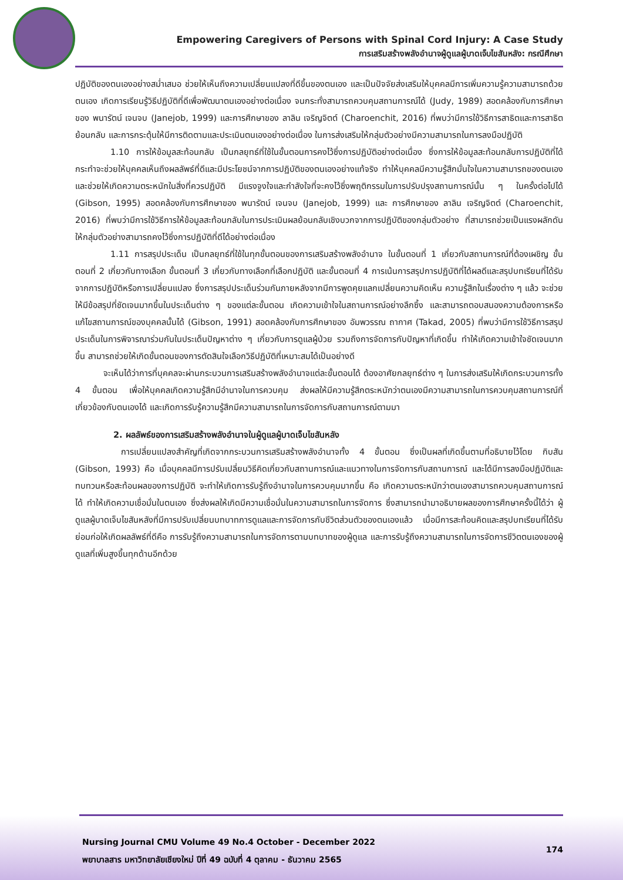Empowering Caregivers of Persons with Spinal Cord Injury: A Case Study
การเสริมสร้างพลังอำนาจผู้ดูแลผู้บาดเจ็บไขสันหลัง: กรณีศึกษา
ปฏิบัติของตนเองอย่างสม่ำเสมอ ช่วยให้เห็นถึงความเปลี่ยนแปลงที่ดีขึ้นของตนเอง และเป็นปัจจัยส่งเสริมให้บุคคลมีการเพิ่มความรู้ความสามารถด้วยตนเอง เกิดการเรียนรู้วิธีปฏิบัติที่ดีเพื่อพัฒนาตนเองอย่างต่อเนื่อง จนกระทั่งสามารถควบคุมสถานการณ์ได้ (Judy, 1989) สอดคล้องกับการศึกษาของ พนารัตน์ เจนจบ (Janejob, 1999) และการศึกษาของ ลาลิน เจริญจิตต์ (Charoenchit, 2016) ที่พบว่ามีการใช้วิธีการสาธิตและการสาธิตย้อนกลับ และการกระตุ้นให้มีการติดตามและประเมินตนเองอย่างต่อเนื่อง ในการส่งเสริมให้กลุ่มตัวอย่างมีความสามารถในการลงมือปฏิบัติ
1.10 การให้ข้อมูลสะท้อนกลับ เป็นกลยุทธ์ที่ใช้ในขั้นตอนการคงไว้ซึ่งการปฏิบัติอย่างต่อเนื่อง ซึ่งการให้ข้อมูลสะท้อนกลับการปฏิบัติที่ได้กระทำจะช่วยให้บุคคลเห็นถึงผลลัพธ์ที่ดีและมีประโยชน์จากการปฏิบัติของตนเองอย่างแท้จริง ทำให้บุคคลมีความรู้สึกมั่นใจในความสามารถของตนเอง และช่วยให้เกิดความตระหนักในสิ่งที่ควรปฏิบัติ มีแรงจูงใจและกำลังใจที่จะคงไว้ซึ่งพฤติกรรมในการปรับปรุงสถานการณ์นั้น ๆ ในครั้งต่อไปได้ (Gibson, 1995) สอดคล้องกับการศึกษาของ พนารัตน์ เจนจบ (Janejob, 1999) และ การศึกษาของ ลาลิน เจริญจิตต์ (Charoenchit, 2016) ที่พบว่ามีการใช้วิธีการให้ข้อมูลสะท้อนกลับในการประเมินผลย้อนกลับเชิงบวกจากการปฏิบัติของกลุ่มตัวอย่าง ที่สามารถช่วยเป็นแรงผลักดันให้กลุ่มตัวอย่างสามารถคงไว้ซึ่งการปฏิบัติที่ดีได้อย่างต่อเนื่อง
1.11 การสรุปประเด็น เป็นกลยุทธ์ที่ใช้ในทุกขั้นตอนของการเสริมสร้างพลังอำนาจ ในขั้นตอนที่ 1 เกี่ยวกับสถานการณ์ที่ต้องเผชิญ ขั้นตอนที่ 2 เกี่ยวกับทางเลือก ขั้นตอนที่ 3 เกี่ยวกับทางเลือกที่เลือกปฏิบัติ และขั้นตอนที่ 4 การเน้นการสรุปการปฏิบัติที่ได้ผลดีและสรุปบทเรียนที่ได้รับจากการปฏิบัติหรือการเปลี่ยนแปลง ซึ่งการสรุปประเด็นร่วมกันภายหลังจากมีการพูดคุยแลกเปลี่ยนความคิดเห็น ความรู้สึกในเรื่องต่าง ๆ แล้ว จะช่วยให้มีข้อสรุปที่ชัดเจนมากขึ้นในประเด็นต่าง ๆ ของแต่ละขั้นตอน เกิดความเข้าใจในสถานการณ์อย่างลึกซึ้ง และสามารถตอบสนองความต้องการหรือแก้ไขสถานการณ์ของบุคคลนั้นได้ (Gibson, 1991) สอดคล้องกับการศึกษาของ อัมพวรรณ ถากาศ (Takad, 2005) ที่พบว่ามีการใช้วิธีการสรุปประเด็นในการพิจารณาร่วมกันในประเด็นปัญหาต่าง ๆ เกี่ยวกับการดูแลผู้ป่วย รวมถึงการจัดการกับปัญหาที่เกิดขึ้น ทำให้เกิดความเข้าใจชัดเจนมากขึ้น สามารถช่วยให้เกิดขั้นตอนของการตัดสินใจเลือกวิธีปฏิบัติที่เหมาะสมได้เป็นอย่างดี
จะเห็นได้ว่าการที่บุคคลจะผ่านกระบวนการเสริมสร้างพลังอำนาจแต่ละขั้นตอนได้ ต้องอาศัยกลยุทธ์ต่าง ๆ ในการส่งเสริมให้เกิดกระบวนการทั้ง 4 ขั้นตอน เพื่อให้บุคคลเกิดความรู้สึกมีอำนาจในการควบคุม ส่งผลให้มีความรู้สึกตระหนักว่าตนเองมีความสามารถในการควบคุมสถานการณ์ที่เกี่ยวข้องกับตนเองได้ และเกิดการรับรู้ความรู้สึกมีความสามารถในการจัดการกับสถานการณ์ตามมา
2. ผลลัพธ์ของการเสริมสร้างพลังอำนาจในผู้ดูแลผู้บาดเจ็บไขสันหลัง
การเปลี่ยนแปลงสำคัญที่เกิดจากกระบวนการเสริมสร้างพลังอำนาจทั้ง 4 ขั้นตอน ซึ่งเป็นผลที่เกิดขึ้นตามที่อธิบายไว้โดย กิบสัน (Gibson, 1993) คือ เมื่อบุคคลมีการปรับเปลี่ยนวิธีคิดเกี่ยวกับสถานการณ์และแนวทางในการจัดการกับสถานการณ์ และได้มีการลงมือปฏิบัติและทบทวนหรือสะท้อนผลของการปฏิบัติ จะทำให้เกิดการรับรู้ถึงอำนาจในการควบคุมมากขึ้น คือ เกิดความตระหนักว่าตนเองสามารถควบคุมสถานการณ์ได้ ทำให้เกิดความเชื่อมั่นในตนเอง ซึ่งส่งผลให้เกิดมีความเชื่อมั่นในความสามารถในการจัดการ ซึ่งสามารถนำมาอธิบายผลของการศึกษาครั้งนี้ได้ว่า ผู้ดูแลผู้บาดเจ็บไขสันหลังที่มีการปรับเปลี่ยนบทบาทการดูแลและการจัดการกับชีวิตส่วนตัวของตนเองแล้ว เมื่อมีการสะท้อนคิดและสรุปบทเรียนที่ได้รับ ย่อมก่อให้เกิดผลลัพธ์ที่ดีคือ การรับรู้ถึงความสามารถในการจัดการตามบทบาทของผู้ดูแล และการรับรู้ถึงความสามารถในการจัดการชีวิตตนเองของผู้ดูแลที่เพิ่มสูงขึ้นทุกด้านอีกด้วย
Nursing Journal CMU Volume 49 No.4 October - December 2022
พยาบาลสาร มหาวิทยาลัยเชียงใหม่ ปีที่ 49 ฉบับที่ 4 ตุลาคม - ธันวาคม 2565
174